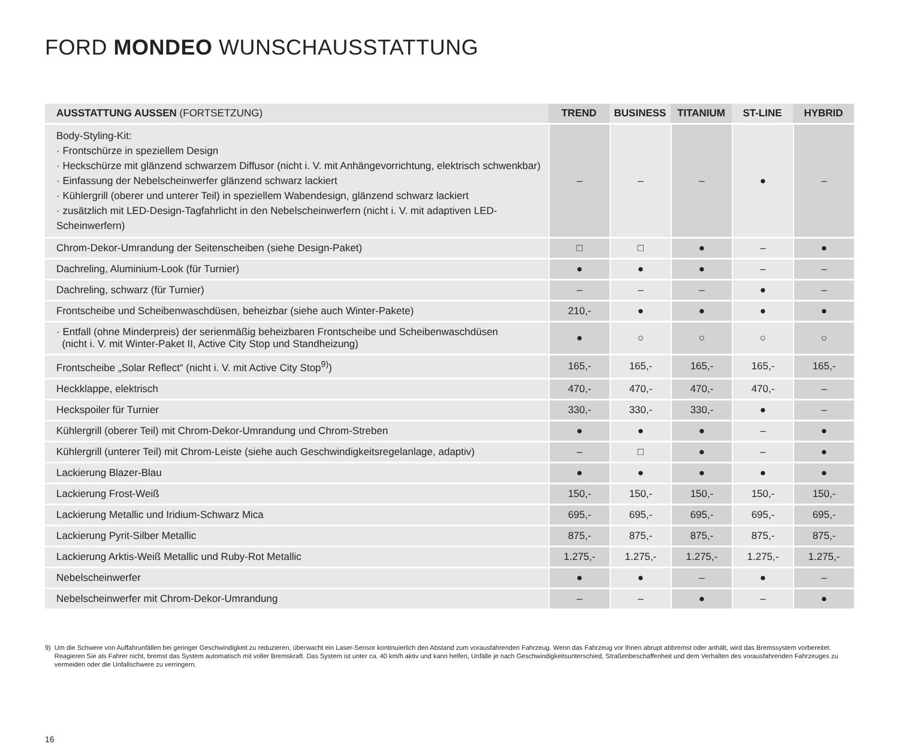FORD MONDEO WUNSCHAUSSTATTUNG
| AUSSTATTUNG AUSSEN (FORTSETZUNG) | TREND | BUSINESS | TITANIUM | ST-LINE | HYBRID |
| --- | --- | --- | --- | --- | --- |
| Body-Styling-Kit: · Frontschürze in speziellem Design · Heckschürze mit glänzend schwarzem Diffusor (nicht i. V. mit Anhängevorrichtung, elektrisch schwenkbar) · Einfassung der Nebelscheinwerfer glänzend schwarz lackiert · Kühlergrill (oberer und unterer Teil) in speziellem Wabendesign, glänzend schwarz lackiert · zusätzlich mit LED-Design-Tagfahrlicht in den Nebelscheinwerfern (nicht i. V. mit adaptiven LED-Scheinwerfern) | – | – | – | ● | – |
| Chrom-Dekor-Umrandung der Seitenscheiben (siehe Design-Paket) | □ | □ | ● | – | ● |
| Dachreling, Aluminium-Look (für Turnier) | ● | ● | ● | – | – |
| Dachreling, schwarz (für Turnier) | – | – | – | ● | – |
| Frontscheibe und Scheibenwaschdüsen, beheizbar (siehe auch Winter-Pakete) | 210,- | ● | ● | ● | ● |
| · Entfall (ohne Minderpreis) der serienmäßig beheizbaren Frontscheibe und Scheibenwaschdüsen (nicht i. V. mit Winter-Paket II, Active City Stop und Standheizung) | ● | ○ | ○ | ○ | ○ |
| Frontscheibe „Solar Reflect“ (nicht i. V. mit Active City Stop<sup>9)</sup>) | 165,- | 165,- | 165,- | 165,- | 165,- |
| Heckklappe, elektrisch | 470,- | 470,- | 470,- | 470,- | – |
| Heckspoiler für Turnier | 330,- | 330,- | 330,- | ● | – |
| Kühlergrill (oberer Teil) mit Chrom-Dekor-Umrandung und Chrom-Streben | ● | ● | ● | – | ● |
| Kühlergrill (unterer Teil) mit Chrom-Leiste (siehe auch Geschwindigkeitsregelanlage, adaptiv) | – | □ | ● | – | ● |
| Lackierung Blazer-Blau | ● | ● | ● | ● | ● |
| Lackierung Frost-Weiß | 150,- | 150,- | 150,- | 150,- | 150,- |
| Lackierung Metallic und Iridium-Schwarz Mica | 695,- | 695,- | 695,- | 695,- | 695,- |
| Lackierung Pyrit-Silber Metallic | 875,- | 875,- | 875,- | 875,- | 875,- |
| Lackierung Arktis-Weiß Metallic und Ruby-Rot Metallic | 1.275,- | 1.275,- | 1.275,- | 1.275,- | 1.275,- |
| Nebelscheinwerfer | ● | ● | – | ● | – |
| Nebelscheinwerfer mit Chrom-Dekor-Umrandung | – | – | ● | – | ● |
9) Um die Schwere von Auffahrunfällen bei geringer Geschwindigkeit zu reduzieren, überwacht ein Laser-Sensor kontinuierlich den Abstand zum vorausfahrenden Fahrzeug. Wenn das Fahrzeug vor Ihnen abrupt abbremst oder anhält, wird das Bremssystem vorbereitet. Reagieren Sie als Fahrer nicht, bremst das System automatisch mit voller Bremskraft. Das System ist unter ca. 40 km/h aktiv und kann helfen, Unfälle je nach Geschwindigkeitsunterschied, Straßenbeschaffenheit und dem Verhalten des vorausfahrenden Fahrzeuges zu vermeiden oder die Unfallschwere zu verringern.
16